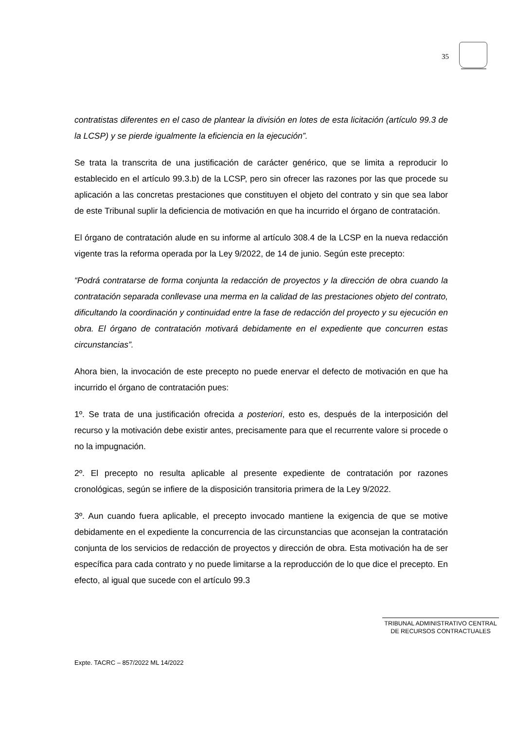35
contratistas diferentes en el caso de plantear la división en lotes de esta licitación (artículo 99.3 de la LCSP) y se pierde igualmente la eficiencia en la ejecución”.
Se trata la transcrita de una justificación de carácter genérico, que se limita a reproducir lo establecido en el artículo 99.3.b) de la LCSP, pero sin ofrecer las razones por las que procede su aplicación a las concretas prestaciones que constituyen el objeto del contrato y sin que sea labor de este Tribunal suplir la deficiencia de motivación en que ha incurrido el órgano de contratación.
El órgano de contratación alude en su informe al artículo 308.4 de la LCSP en la nueva redacción vigente tras la reforma operada por la Ley 9/2022, de 14 de junio. Según este precepto:
“Podrá contratarse de forma conjunta la redacción de proyectos y la dirección de obra cuando la contratación separada conllevase una merma en la calidad de las prestaciones objeto del contrato, dificultando la coordinación y continuidad entre la fase de redacción del proyecto y su ejecución en obra. El órgano de contratación motivará debidamente en el expediente que concurren estas circunstancias”.
Ahora bien, la invocación de este precepto no puede enervar el defecto de motivación en que ha incurrido el órgano de contratación pues:
1º. Se trata de una justificación ofrecida a posteriori, esto es, después de la interposición del recurso y la motivación debe existir antes, precisamente para que el recurrente valore si procede o no la impugnación.
2º. El precepto no resulta aplicable al presente expediente de contratación por razones cronológicas, según se infiere de la disposición transitoria primera de la Ley 9/2022.
3º. Aun cuando fuera aplicable, el precepto invocado mantiene la exigencia de que se motive debidamente en el expediente la concurrencia de las circunstancias que aconsejan la contratación conjunta de los servicios de redacción de proyectos y dirección de obra. Esta motivación ha de ser específica para cada contrato y no puede limitarse a la reproducción de lo que dice el precepto. En efecto, al igual que sucede con el artículo 99.3
TRIBUNAL ADMINISTRATIVO CENTRAL
DE RECURSOS CONTRACTUALES
Expte. TACRC – 857/2022 ML 14/2022